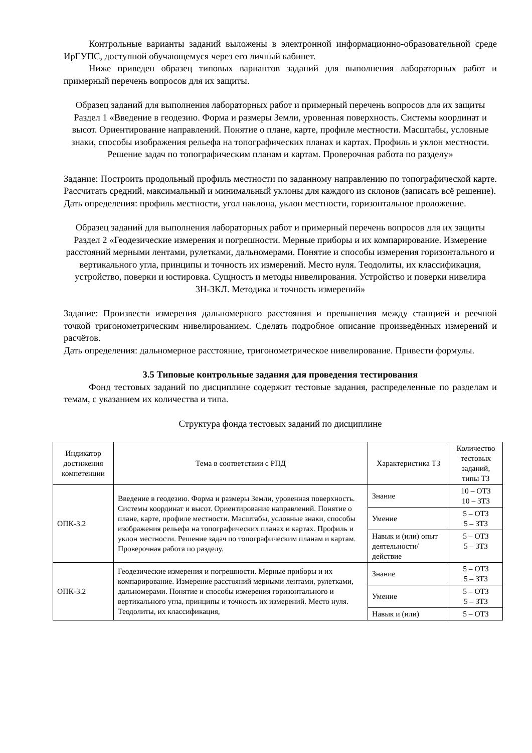Контрольные варианты заданий выложены в электронной информационно-образовательной среде ИрГУПС, доступной обучающемуся через его личный кабинет.
Ниже приведен образец типовых вариантов заданий для выполнения лабораторных работ и примерный перечень вопросов для их защиты.
Образец заданий для выполнения лабораторных работ и примерный перечень вопросов для их защиты
Раздел 1 «Введение в геодезию. Форма и размеры Земли, уровенная поверхность. Системы координат и высот. Ориентирование направлений. Понятие о плане, карте, профиле местности. Масштабы, условные знаки, способы изображения рельефа на топографических планах и картах. Профиль и уклон местности. Решение задач по топографическим планам и картам. Проверочная работа по разделу»
Задание: Построить продольный профиль местности по заданному направлению по топографической карте. Рассчитать средний, максимальный и минимальный уклоны для каждого из склонов (записать всё решение).
Дать определения: профиль местности, угол наклона, уклон местности, горизонтальное проложение.
Образец заданий для выполнения лабораторных работ и примерный перечень вопросов для их защиты
Раздел 2 «Геодезические измерения и погрешности. Мерные приборы и их компарирование. Измерение расстояний мерными лентами, рулетками, дальномерами. Понятие и способы измерения горизонтального и вертикального угла, принципы и точность их измерений. Место нуля. Теодолиты, их классификация, устройство, поверки и юстировка. Сущность и методы нивелирования. Устройство и поверки нивелира 3Н-3КЛ. Методика и точность измерений»
Задание: Произвести измерения дальномерного расстояния и превышения между станцией и реечной точкой тригонометрическим нивелированием. Сделать подробное описание произведённых измерений и расчётов.
Дать определения: дальномерное расстояние, тригонометрическое нивелирование. Привести формулы.
3.5 Типовые контрольные задания для проведения тестирования
Фонд тестовых заданий по дисциплине содержит тестовые задания, распределенные по разделам и темам, с указанием их количества и типа.
Структура фонда тестовых заданий по дисциплине
| Индикатор достижения компетенции | Тема в соответствии с РПД | Характеристика ТЗ | Количество тестовых заданий, типы ТЗ |
| --- | --- | --- | --- |
| ОПК-3.2 | Введение в геодезию. Форма и размеры Земли, уровенная поверхность. Системы координат и высот. Ориентирование направлений. Понятие о плане, карте, профиле местности. Масштабы, условные знаки, способы изображения рельефа на топографических планах и картах. Профиль и уклон местности. Решение задач по топографическим планам и картам. Проверочная работа по разделу. | Знание | 10 – ОТЗ 10 – ЗТЗ |
| | | Умение | 5 – ОТЗ 5 – ЗТЗ |
| | | Навык и (или) опыт деятельности/ действие | 5 – ОТЗ 5 – ЗТЗ |
| ОПК-3.2 | Геодезические измерения и погрешности. Мерные приборы и их компарирование. Измерение расстояний мерными лентами, рулетками, дальномерами. Понятие и способы измерения горизонтального и вертикального угла, принципы и точность их измерений. Место нуля. Теодолиты, их классификация, | Знание | 5 – ОТЗ 5 – ЗТЗ |
| | | Умение | 5 – ОТЗ 5 – ЗТЗ |
| | | Навык и (или) | 5 – ОТЗ |